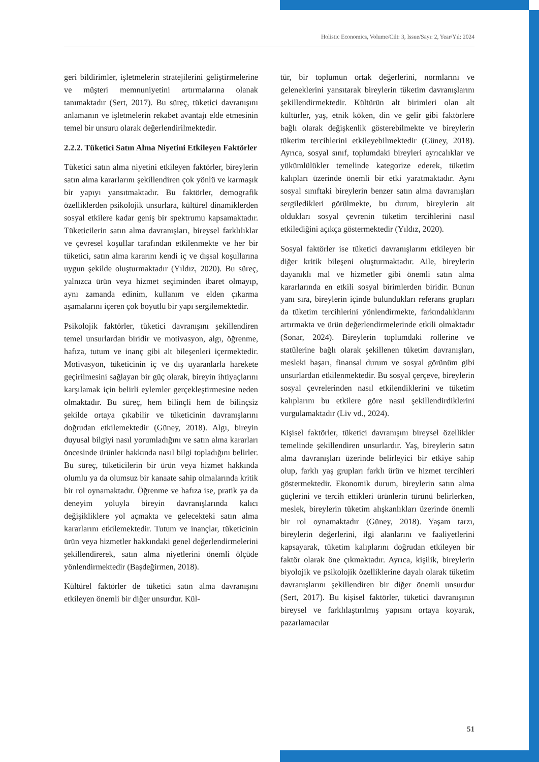Holistic Economics, Volume/Cilt: 3, Issue/Sayı: 2, Year/Yıl: 2024
geri bildirimler, işletmelerin stratejilerini geliştirmelerine ve müşteri memnuniyetini artırmalarına olanak tanımaktadır (Sert, 2017). Bu süreç, tüketici davranışını anlamanın ve işletmelerin rekabet avantajı elde etmesinin temel bir unsuru olarak değerlendirilmektedir.
2.2.2. Tüketici Satın Alma Niyetini Etkileyen Faktörler
Tüketici satın alma niyetini etkileyen faktörler, bireylerin satın alma kararlarını şekillendiren çok yönlü ve karmaşık bir yapıyı yansıtmaktadır. Bu faktörler, demografik özelliklerden psikolojik unsurlara, kültürel dinamiklerden sosyal etkilere kadar geniş bir spektrumu kapsamaktadır. Tüketicilerin satın alma davranışları, bireysel farklılıklar ve çevresel koşullar tarafından etkilenmekte ve her bir tüketici, satın alma kararını kendi iç ve dışsal koşullarına uygun şekilde oluşturmaktadır (Yıldız, 2020). Bu süreç, yalnızca ürün veya hizmet seçiminden ibaret olmayıp, aynı zamanda edinim, kullanım ve elden çıkarma aşamalarını içeren çok boyutlu bir yapı sergilemektedir.
Psikolojik faktörler, tüketici davranışını şekillendiren temel unsurlardan biridir ve motivasyon, algı, öğrenme, hafıza, tutum ve inanç gibi alt bileşenleri içermektedir. Motivasyon, tüketicinin iç ve dış uyaranlarla harekete geçirilmesini sağlayan bir güç olarak, bireyin ihtiyaçlarını karşılamak için belirli eylemler gerçekleştirmesine neden olmaktadır. Bu süreç, hem bilinçli hem de bilinçsiz şekilde ortaya çıkabilir ve tüketicinin davranışlarını doğrudan etkilemektedir (Güney, 2018). Algı, bireyin duyusal bilgiyi nasıl yorumladığını ve satın alma kararları öncesinde ürünler hakkında nasıl bilgi topladığını belirler. Bu süreç, tüketicilerin bir ürün veya hizmet hakkında olumlu ya da olumsuz bir kanaate sahip olmalarında kritik bir rol oynamaktadır. Öğrenme ve hafıza ise, pratik ya da deneyim yoluyla bireyin davranışlarında kalıcı değişikliklere yol açmakta ve gelecekteki satın alma kararlarını etkilemektedir. Tutum ve inançlar, tüketicinin ürün veya hizmetler hakkındaki genel değerlendirmelerini şekillendirerek, satın alma niyetlerini önemli ölçüde yönlendirmektedir (Başdeğirmen, 2018).
Kültürel faktörler de tüketici satın alma davranışını etkileyen önemli bir diğer unsurdur. Kül-
tür, bir toplumun ortak değerlerini, normlarını ve geleneklerini yansıtarak bireylerin tüketim davranışlarını şekillendirmektedir. Kültürün alt birimleri olan alt kültürler, yaş, etnik köken, din ve gelir gibi faktörlere bağlı olarak değişkenlik gösterebilmekte ve bireylerin tüketim tercihlerini etkileyebilmektedir (Güney, 2018). Ayrıca, sosyal sınıf, toplumdaki bireyleri ayrıcalıklar ve yükümlülükler temelinde kategorize ederek, tüketim kalıpları üzerinde önemli bir etki yaratmaktadır. Aynı sosyal sınıftaki bireylerin benzer satın alma davranışları sergiledikleri görülmekte, bu durum, bireylerin ait oldukları sosyal çevrenin tüketim tercihlerini nasıl etkilediğini açıkça göstermektedir (Yıldız, 2020).
Sosyal faktörler ise tüketici davranışlarını etkileyen bir diğer kritik bileşeni oluşturmaktadır. Aile, bireylerin dayanıklı mal ve hizmetler gibi önemli satın alma kararlarında en etkili sosyal birimlerden biridir. Bunun yanı sıra, bireylerin içinde bulundukları referans grupları da tüketim tercihlerini yönlendirmekte, farkındalıklarını artırmakta ve ürün değerlendirmelerinde etkili olmaktadır (Sonar, 2024). Bireylerin toplumdaki rollerine ve statülerine bağlı olarak şekillenen tüketim davranışları, mesleki başarı, finansal durum ve sosyal görünüm gibi unsurlardan etkilenmektedir. Bu sosyal çerçeve, bireylerin sosyal çevrelerinden nasıl etkilendiklerini ve tüketim kalıplarını bu etkilere göre nasıl şekillendirdiklerini vurgulamaktadır (Liv vd., 2024).
Kişisel faktörler, tüketici davranışını bireysel özellikler temelinde şekillendiren unsurlardır. Yaş, bireylerin satın alma davranışları üzerinde belirleyici bir etkiye sahip olup, farklı yaş grupları farklı ürün ve hizmet tercihleri göstermektedir. Ekonomik durum, bireylerin satın alma güçlerini ve tercih ettikleri ürünlerin türünü belirlerken, meslek, bireylerin tüketim alışkanlıkları üzerinde önemli bir rol oynamaktadır (Güney, 2018). Yaşam tarzı, bireylerin değerlerini, ilgi alanlarını ve faaliyetlerini kapsayarak, tüketim kalıplarını doğrudan etkileyen bir faktör olarak öne çıkmaktadır. Ayrıca, kişilik, bireylerin biyolojik ve psikolojik özelliklerine dayalı olarak tüketim davranışlarını şekillendiren bir diğer önemli unsurdur (Sert, 2017). Bu kişisel faktörler, tüketici davranışının bireysel ve farklılaştırılmış yapısını ortaya koyarak, pazarlamacılar
51